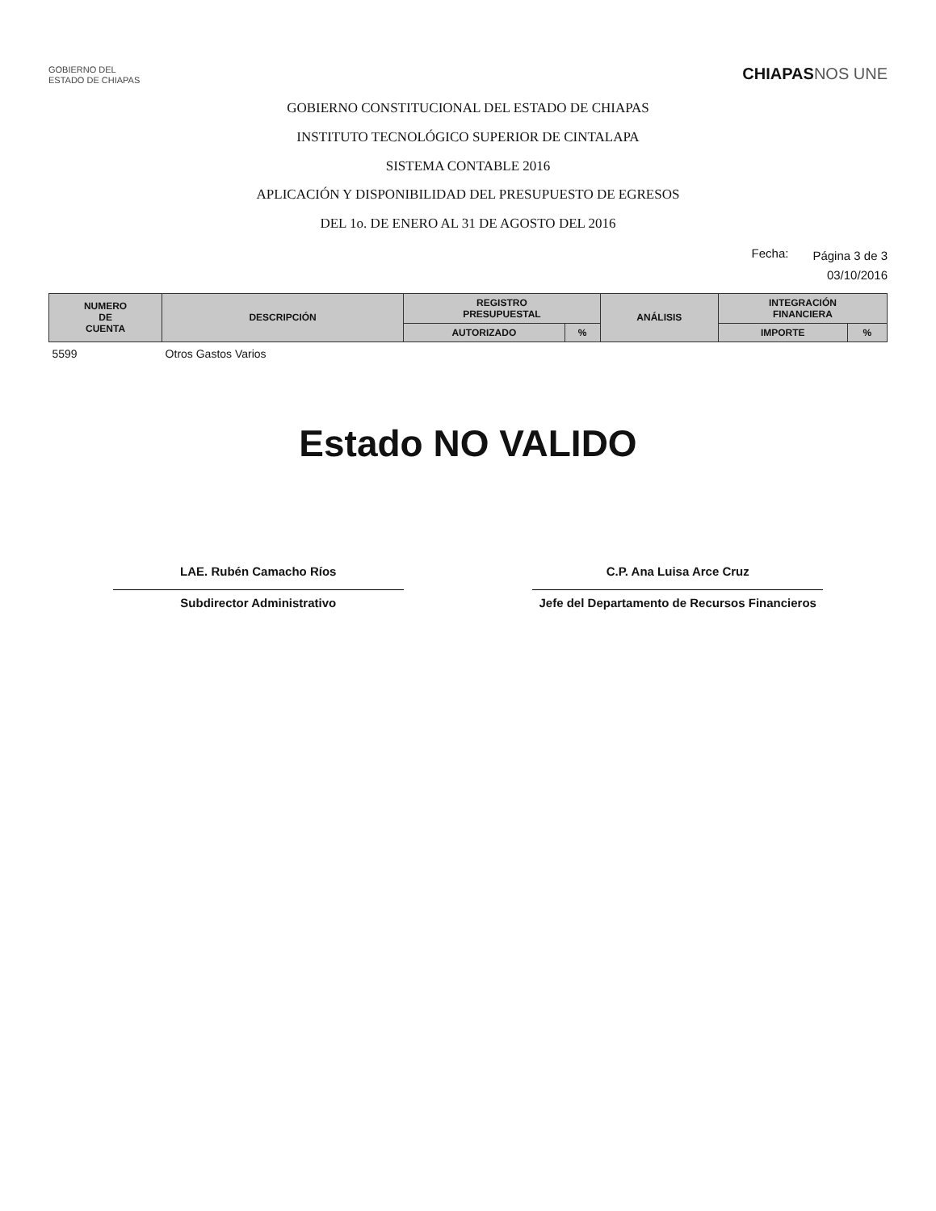GOBIERNO DEL
ESTADO DE CHIAPAS
CHIAPASNOS UNE
GOBIERNO CONSTITUCIONAL DEL ESTADO DE CHIAPAS
INSTITUTO TECNOLÓGICO SUPERIOR DE CINTALAPA
SISTEMA CONTABLE 2016
APLICACIÓN Y DISPONIBILIDAD DEL PRESUPUESTO DE EGRESOS
DEL 1o. DE ENERO AL 31 DE AGOSTO DEL 2016
Fecha:
Página 3 de 3
03/10/2016
| NUMERO DE CUENTA | DESCRIPCIÓN | REGISTRO PRESUPUESTAL | | ANÁLISIS | INTEGRACIÓN FINANCIERA | |
| --- | --- | --- | --- | --- | --- | --- |
| | | AUTORIZADO | % | | IMPORTE | % |
| 5599 | Otros Gastos Varios | | | | | |
Estado NO VALIDO
LAE. Rubén Camacho Ríos
Subdirector Administrativo
C.P. Ana Luisa Arce Cruz
Jefe del Departamento de Recursos Financieros